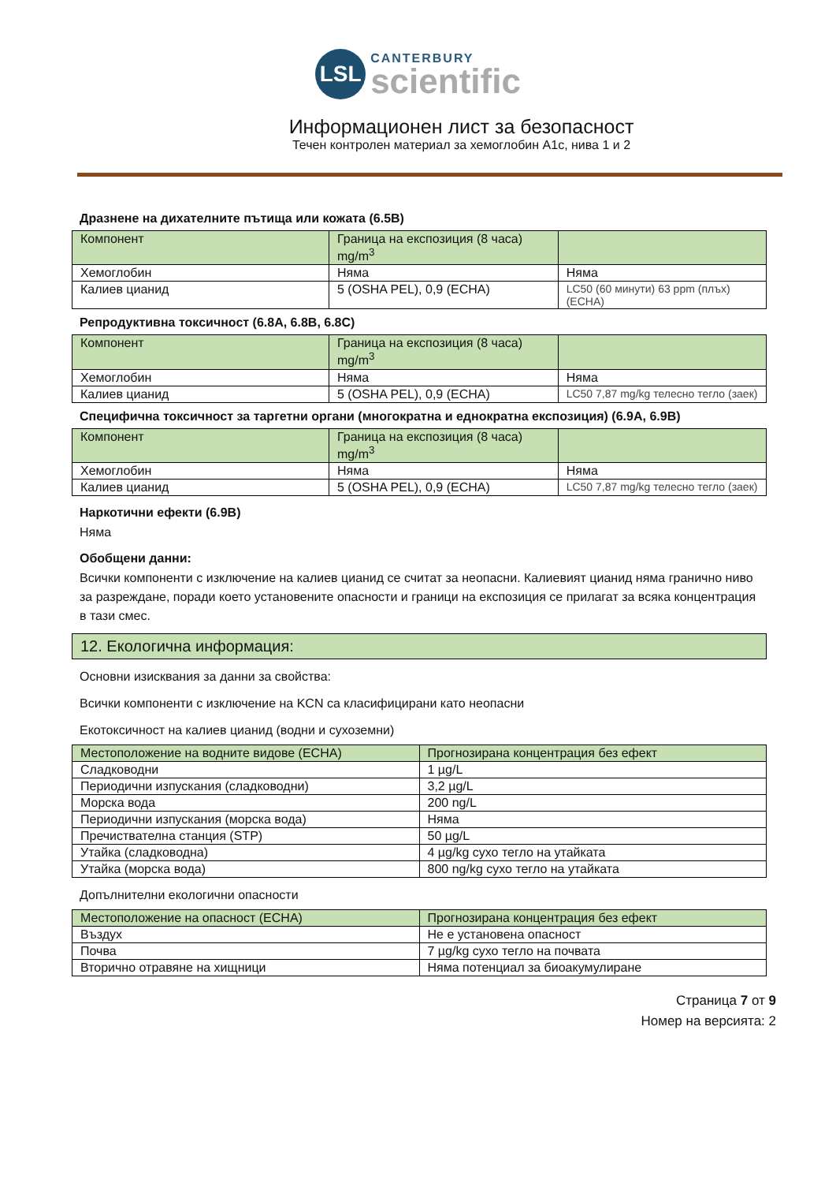LSL
CANTERBURY
scientific
Информационен лист за безопасност
Течен контролен материал за хемоглобин A1c, нива 1 и 2
Дразнене на дихателните пътища или кожата (6.5B)
| Компонент | Граница на експозиция (8 часа) mg/m<sup>3</sup> | |
| Хемоглобин | Няма | Няма |
| Калиев цианид | 5 (OSHA PEL), 0,9 (ECHA) | LC50 (60 минути) 63 ppm (плъх) (ECHA) |
Репродуктивна токсичност (6.8A, 6.8B, 6.8C)
| Компонент | Граница на експозиция (8 часа) mg/m<sup>3</sup> | |
| Хемоглобин | Няма | Няма |
| Калиев цианид | 5 (OSHA PEL), 0,9 (ECHA) | LC50 7,87 mg/kg телесно тегло (заек) |
Специфична токсичност за таргетни органи (многократна и еднократна експозиция) (6.9A, 6.9B)
| Компонент | Граница на експозиция (8 часа) mg/m<sup>3</sup> | |
| Хемоглобин | Няма | Няма |
| Калиев цианид | 5 (OSHA PEL), 0,9 (ECHA) | LC50 7,87 mg/kg телесно тегло (заек) |
Наркотични ефекти (6.9B)
Няма
Обобщени данни:
Всички компоненти с изключение на калиев цианид се считат за неопасни. Калиевият цианид няма гранично ниво за разреждане, поради което установените опасности и граници на експозиция се прилагат за всяка концентрация в тази смес.
12. Екологична информация:
Основни изисквания за данни за свойства:
Всички компоненти с изключение на KCN са класифицирани като неопасни
Екотоксичност на калиев цианид (водни и сухоземни)
| Местоположение на водните видове (ECHA) | Прогнозирана концентрация без ефект |
| Сладководни | 1 µg/L |
| Периодични изпускания (сладководни) | 3,2 µg/L |
| Морска вода | 200 ng/L |
| Периодични изпускания (морска вода) | Няма |
| Пречиствателна станция (STP) | 50 µg/L |
| Утайка (сладководна) | 4 µg/kg сухо тегло на утайката |
| Утайка (морска вода) | 800 ng/kg сухо тегло на утайката |
Допълнителни екологични опасности
| Местоположение на опасност (ECHA) | Прогнозирана концентрация без ефект |
| Въздух | Не е установена опасност |
| Почва | 7 µg/kg сухо тегло на почвата |
| Вторично отравяне на хищници | Няма потенциал за биоакумулиране |
Страница 7 от 9
Номер на версията: 2